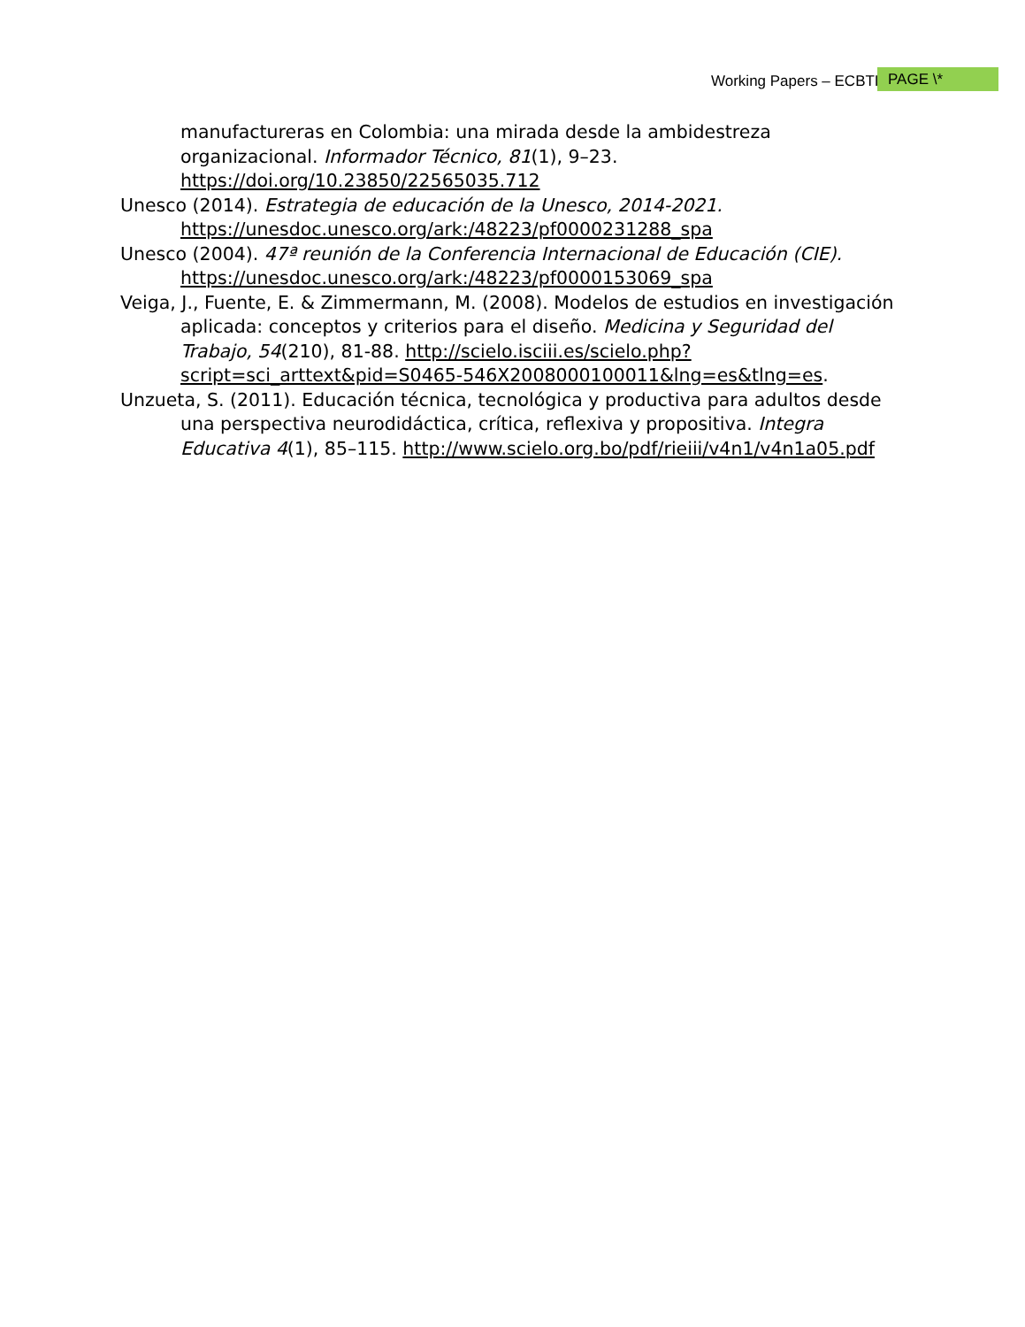Working Papers – ECBTI PAGE \*
manufactureras en Colombia: una mirada desde la ambidestreza organizacional. Informador Técnico, 81(1), 9–23. https://doi.org/10.23850/22565035.712
Unesco (2014). Estrategia de educación de la Unesco, 2014-2021. https://unesdoc.unesco.org/ark:/48223/pf0000231288_spa
Unesco (2004). 47ª reunión de la Conferencia Internacional de Educación (CIE). https://unesdoc.unesco.org/ark:/48223/pf0000153069_spa
Veiga, J., Fuente, E. & Zimmermann, M. (2008). Modelos de estudios en investigación aplicada: conceptos y criterios para el diseño. Medicina y Seguridad del Trabajo, 54(210), 81-88. http://scielo.isciii.es/scielo.php?script=sci_arttext&pid=S0465-546X2008000100011&lng=es&tlng=es.
Unzueta, S. (2011). Educación técnica, tecnológica y productiva para adultos desde una perspectiva neurodidáctica, crítica, reflexiva y propositiva. Integra Educativa 4(1), 85–115. http://www.scielo.org.bo/pdf/rieiii/v4n1/v4n1a05.pdf